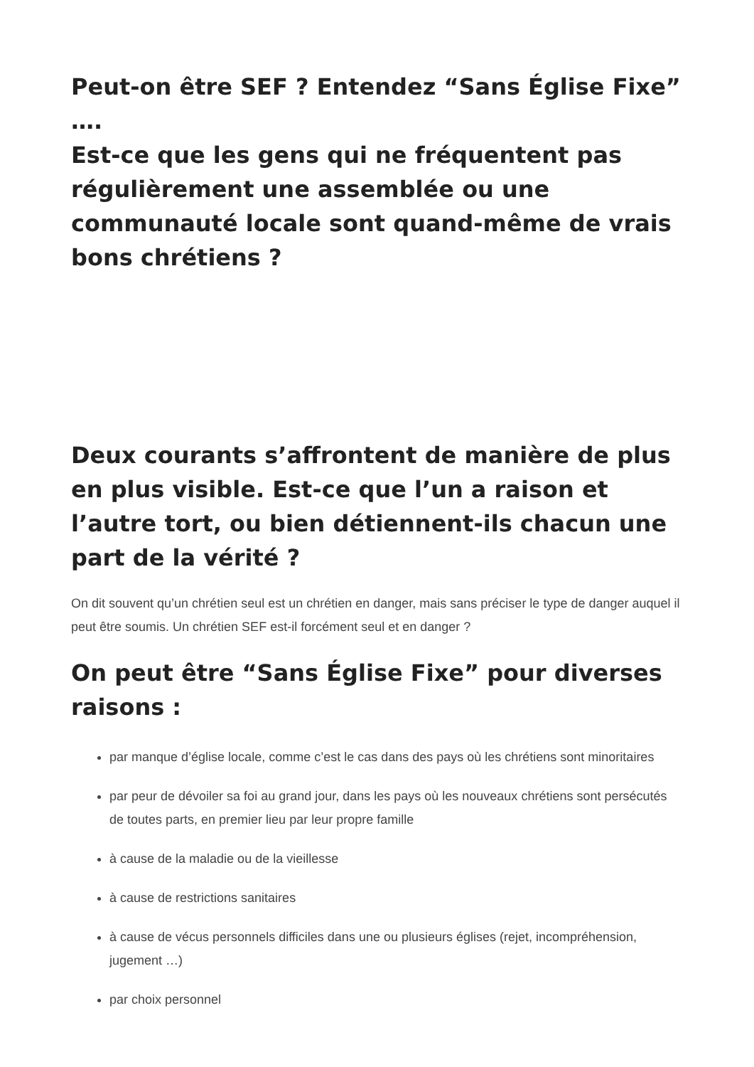Peut-on être SEF ? Entendez “Sans Église Fixe” ….
Est-ce que les gens qui ne fréquentent pas régulièrement une assemblée ou une communauté locale sont quand-même de vrais bons chrétiens ?
Deux courants s’affrontent de manière de plus en plus visible. Est-ce que l’un a raison et l’autre tort, ou bien détiennent-ils chacun une part de la vérité ?
On dit souvent qu’un chrétien seul est un chrétien en danger, mais sans préciser le type de danger auquel il peut être soumis. Un chrétien SEF est-il forcément seul et en danger ?
On peut être “Sans Église Fixe” pour diverses raisons :
par manque d’église locale, comme c’est le cas dans des pays où les chrétiens sont minoritaires
par peur de dévoiler sa foi au grand jour, dans les pays où les nouveaux chrétiens sont persécutés de toutes parts, en premier lieu par leur propre famille
à cause de la maladie ou de la vieillesse
à cause de restrictions sanitaires
à cause de vécus personnels difficiles dans une ou plusieurs églises (rejet, incompréhension, jugement …)
par choix personnel